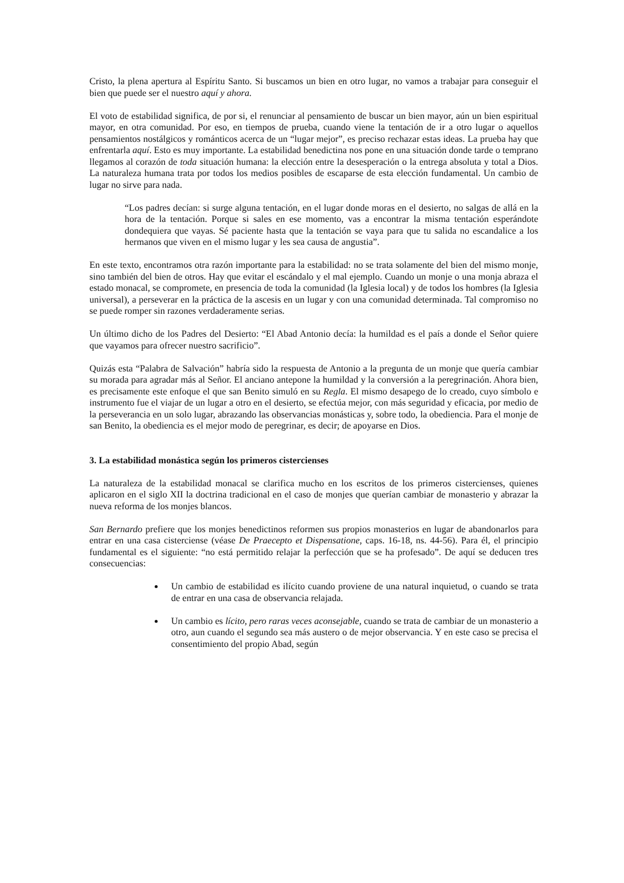Cristo, la plena apertura al Espíritu Santo. Si buscamos un bien en otro lugar, no vamos a trabajar para conseguir el bien que puede ser el nuestro aquí y ahora.
El voto de estabilidad significa, de por si, el renunciar al pensamiento de buscar un bien mayor, aún un bien espiritual mayor, en otra comunidad. Por eso, en tiempos de prueba, cuando viene la tentación de ir a otro lugar o aquellos pensamientos nostálgicos y románticos acerca de un “lugar mejor”, es preciso rechazar estas ideas. La prueba hay que enfrentarla aquí. Esto es muy importante. La estabilidad benedictina nos pone en una situación donde tarde o temprano llegamos al corazón de toda situación humana: la elección entre la desesperación o la entrega absoluta y total a Dios. La naturaleza humana trata por todos los medios posibles de escaparse de esta elección fundamental. Un cambio de lugar no sirve para nada.
“Los padres decían: si surge alguna tentación, en el lugar donde moras en el desierto, no salgas de allá en la hora de la tentación. Porque si sales en ese momento, vas a encontrar la misma tentación esperándote dondequiera que vayas. Sé paciente hasta que la tentación se vaya para que tu salida no escandalice a los hermanos que viven en el mismo lugar y les sea causa de angustia”.
En este texto, encontramos otra razón importante para la estabilidad: no se trata solamente del bien del mismo monje, sino también del bien de otros. Hay que evitar el escándalo y el mal ejemplo. Cuando un monje o una monja abraza el estado monacal, se compromete, en presencia de toda la comunidad (la Iglesia local) y de todos los hombres (la Iglesia universal), a perseverar en la práctica de la ascesis en un lugar y con una comunidad determinada. Tal compromiso no se puede romper sin razones verdaderamente serias.
Un último dicho de los Padres del Desierto: “El Abad Antonio decía: la humildad es el país a donde el Señor quiere que vayamos para ofrecer nuestro sacrificio”.
Quizás esta “Palabra de Salvación” habría sido la respuesta de Antonio a la pregunta de un monje que quería cambiar su morada para agradar más al Señor. El anciano antepone la humildad y la conversión a la peregrinación. Ahora bien, es precisamente este enfoque el que san Benito simuló en su Regla. El mismo desapego de lo creado, cuyo símbolo e instrumento fue el viajar de un lugar a otro en el desierto, se efectúa mejor, con más seguridad y eficacia, por medio de la perseverancia en un solo lugar, abrazando las observancias monásticas y, sobre todo, la obediencia. Para el monje de san Benito, la obediencia es el mejor modo de peregrinar, es decir; de apoyarse en Dios.
3. La estabilidad monástica según los primeros cistercienses
La naturaleza de la estabilidad monacal se clarifica mucho en los escritos de los primeros cistercienses, quienes aplicaron en el siglo XII la doctrina tradicional en el caso de monjes que querían cambiar de monasterio y abrazar la nueva reforma de los monjes blancos.
San Bernardo prefiere que los monjes benedictinos reformen sus propios monasterios en lugar de abandonarlos para entrar en una casa cisterciense (véase De Praecepto et Dispensatione, caps. 16-18, ns. 44-56). Para él, el principio fundamental es el siguiente: “no está permitido relajar la perfección que se ha profesado”. De aquí se deducen tres consecuencias:
Un cambio de estabilidad es ilícito cuando proviene de una natural inquietud, o cuando se trata de entrar en una casa de observancia relajada.
Un cambio es lícito, pero raras veces aconsejable, cuando se trata de cambiar de un monasterio a otro, aun cuando el segundo sea más austero o de mejor observancia. Y en este caso se precisa el consentimiento del propio Abad, según